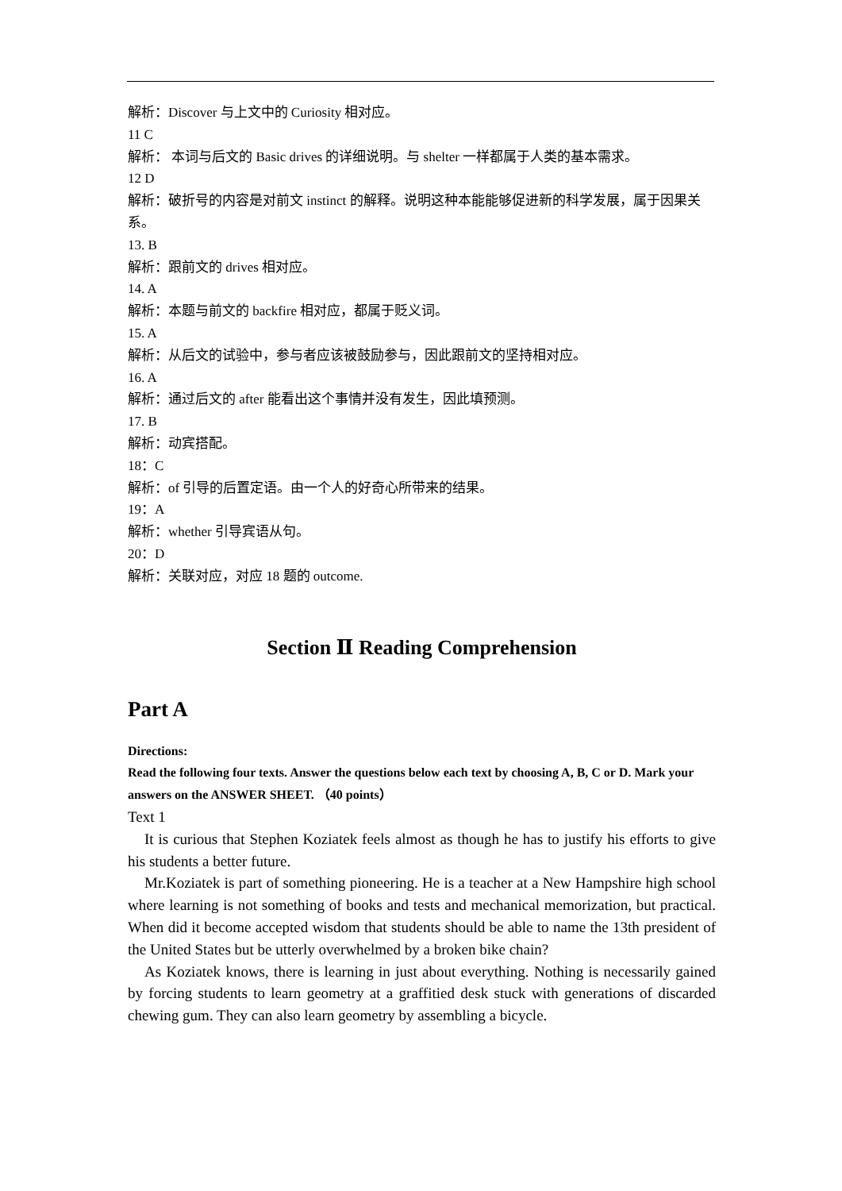解析：Discover 与上文中的 Curiosity 相对应。
11 C
解析： 本词与后文的 Basic drives 的详细说明。与 shelter 一样都属于人类的基本需求。
12 D
解析：破折号的内容是对前文 instinct 的解释。说明这种本能能够促进新的科学发展，属于因果关系。
13. B
解析：跟前文的 drives 相对应。
14. A
解析：本题与前文的 backfire 相对应，都属于贬义词。
15. A
解析：从后文的试验中，参与者应该被鼓励参与，因此跟前文的坚持相对应。
16. A
解析：通过后文的 after 能看出这个事情并没有发生，因此填预测。
17. B
解析：动宾搭配。
18：C
解析：of 引导的后置定语。由一个人的好奇心所带来的结果。
19：A
解析：whether 引导宾语从句。
20：D
解析：关联对应，对应 18 题的 outcome.
Section Ⅱ Reading Comprehension
Part A
Directions:
Read the following four texts. Answer the questions below each text by choosing A, B, C or D. Mark your answers on the ANSWER SHEET. （40 points）
Text 1
It is curious that Stephen Koziatek feels almost as though he has to justify his efforts to give his students a better future.
Mr.Koziatek is part of something pioneering. He is a teacher at a New Hampshire high school where learning is not something of books and tests and mechanical memorization, but practical. When did it become accepted wisdom that students should be able to name the 13th president of the United States but be utterly overwhelmed by a broken bike chain?
As Koziatek knows, there is learning in just about everything. Nothing is necessarily gained by forcing students to learn geometry at a graffitied desk stuck with generations of discarded chewing gum. They can also learn geometry by assembling a bicycle.